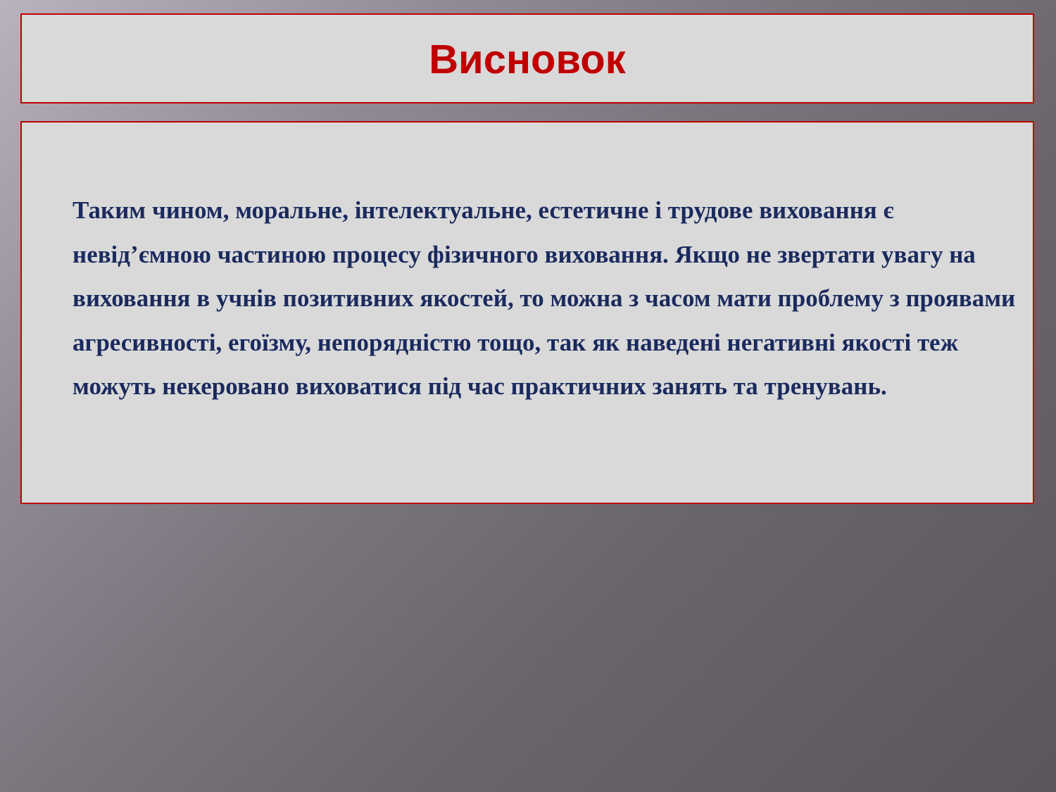Висновок
Таким чином, моральне, інтелектуальне, естетичне і трудове виховання є невід’ємною частиною процесу фізичного виховання. Якщо не звертати увагу на виховання в учнів позитивних якостей, то можна з часом мати проблему з проявами агресивності, егоїзму, непорядністю тощо, так як наведені негативні якості теж можуть некеровано виховатися під час практичних занять та тренувань.